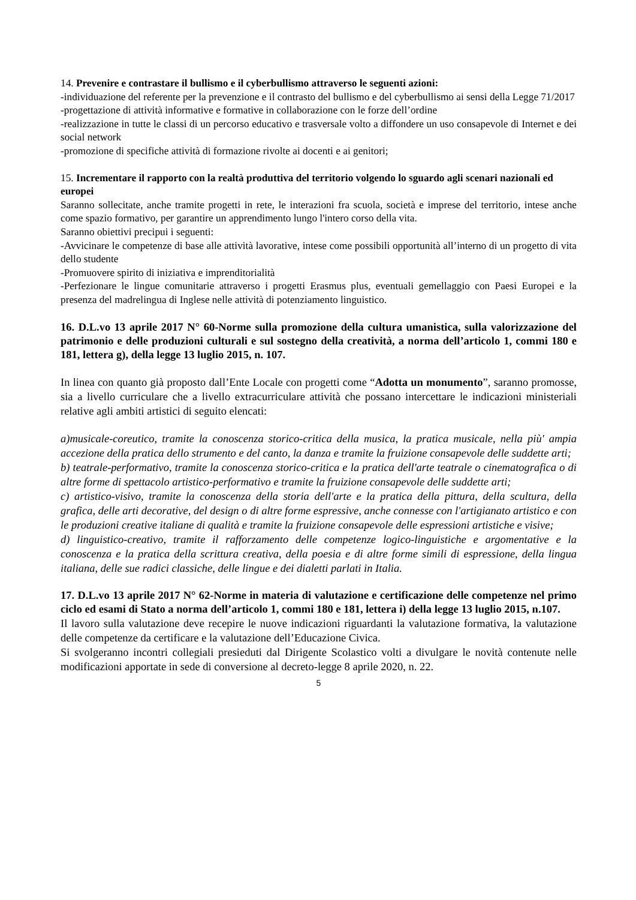14. Prevenire e contrastare il bullismo e il cyberbullismo attraverso le seguenti azioni:
-individuazione del referente per la prevenzione e il contrasto del bullismo e del cyberbullismo ai sensi della Legge 71/2017
-progettazione di attività informative e formative in collaborazione con le forze dell’ordine
-realizzazione in tutte le classi di un percorso educativo e trasversale volto a diffondere un uso consapevole di Internet e dei social network
-promozione di specifiche attività di formazione rivolte ai docenti e ai genitori;
15. Incrementare il rapporto con la realtà produttiva del territorio volgendo lo sguardo agli scenari nazionali ed europei
Saranno sollecitate, anche tramite progetti in rete, le interazioni fra scuola, società e imprese del territorio, intese anche come spazio formativo, per garantire un apprendimento lungo l'intero corso della vita.
Saranno obiettivi precipui i seguenti:
-Avvicinare le competenze di base alle attività lavorative, intese come possibili opportunità all’interno di un progetto di vita dello studente
-Promuovere spirito di iniziativa e imprenditorialità
-Perfezionare le lingue comunitarie attraverso i progetti Erasmus plus, eventuali gemellaggio con Paesi Europei e la presenza del madrelingua di Inglese nelle attività di potenziamento linguistico.
16. D.L.vo 13 aprile 2017 N° 60-Norme sulla promozione della cultura umanistica, sulla valorizzazione del patrimonio e delle produzioni culturali e sul sostegno della creatività, a norma dell’articolo 1, commi 180 e 181, lettera g), della legge 13 luglio 2015, n. 107.
In linea con quanto già proposto dall’Ente Locale con progetti come “Adotta un monumento”, saranno promosse, sia a livello curriculare che a livello extracurriculare attività che possano intercettare le indicazioni ministeriali relative agli ambiti artistici di seguito elencati:
a)musicale-coreutico, tramite la conoscenza storico-critica della musica, la pratica musicale, nella più' ampia accezione della pratica dello strumento e del canto, la danza e tramite la fruizione consapevole delle suddette arti;
b) teatrale-performativo, tramite la conoscenza storico-critica e la pratica dell'arte teatrale o cinematografica o di altre forme di spettacolo artistico-performativo e tramite la fruizione consapevole delle suddette arti;
c) artistico-visivo, tramite la conoscenza della storia dell'arte e la pratica della pittura, della scultura, della grafica, delle arti decorative, del design o di altre forme espressive, anche connesse con l'artigianato artistico e con le produzioni creative italiane di qualità e tramite la fruizione consapevole delle espressioni artistiche e visive;
d) linguistico-creativo, tramite il rafforzamento delle competenze logico-linguistiche e argomentative e la conoscenza e la pratica della scrittura creativa, della poesia e di altre forme simili di espressione, della lingua italiana, delle sue radici classiche, delle lingue e dei dialetti parlati in Italia.
17. D.L.vo 13 aprile 2017 N° 62-Norme in materia di valutazione e certificazione delle competenze nel primo ciclo ed esami di Stato a norma dell’articolo 1, commi 180 e 181, lettera i) della legge 13 luglio 2015, n.107.
Il lavoro sulla valutazione deve recepire le nuove indicazioni riguardanti la valutazione formativa, la valutazione delle competenze da certificare e la valutazione dell’Educazione Civica.
Si svolgeranno incontri collegiali presieduti dal Dirigente Scolastico volti a divulgare le novità contenute nelle modificazioni apportate in sede di conversione al decreto-legge 8 aprile 2020, n. 22.
5